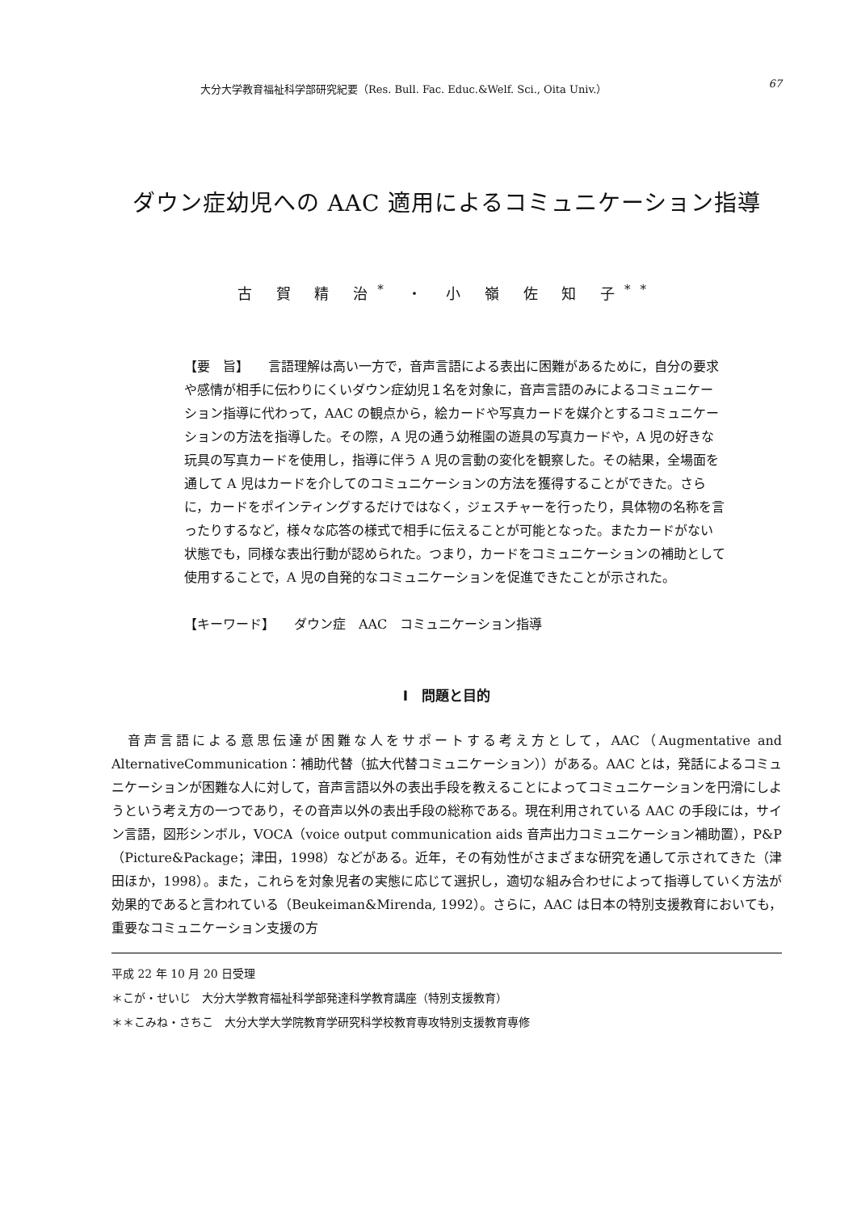大分大学教育福祉科学部研究紀要（Res. Bull. Fac. Educ.&Welf. Sci., Oita Univ.） 67
ダウン症幼児への AAC 適用によるコミュニケーション指導
古 賀 精 治<sup>*</sup> ・ 小 嶺 佐 知 子<sup>**</sup>
【要　旨】　　言語理解は高い一方で，音声言語による表出に困難があるために，自分の要求や感情が相手に伝わりにくいダウン症幼児１名を対象に，音声言語のみによるコミュニケーション指導に代わって，AAC の観点から，絵カードや写真カードを媒介とするコミュニケーションの方法を指導した。その際，A 児の通う幼稚園の遊具の写真カードや，A 児の好きな玩具の写真カードを使用し，指導に伴う A 児の言動の変化を観察した。その結果，全場面を通して A 児はカードを介してのコミュニケーションの方法を獲得することができた。さらに，カードをポインティングするだけではなく，ジェスチャーを行ったり，具体物の名称を言ったりするなど，様々な応答の様式で相手に伝えることが可能となった。またカードがない状態でも，同様な表出行動が認められた。つまり，カードをコミュニケーションの補助として使用することで，A 児の自発的なコミュニケーションを促進できたことが示された。
【キーワード】　　ダウン症　AAC　コミュニケーション指導
Ⅰ　問題と目的
　音声言語による意思伝達が困難な人をサポートする考え方として，AAC（Augmentative and AlternativeCommunication：補助代替（拡大代替コミュニケーション））がある。AAC とは，発話によるコミュニケーションが困難な人に対して，音声言語以外の表出手段を教えることによってコミュニケーションを円滑にしようという考え方の一つであり，その音声以外の表出手段の総称である。現在利用されている AAC の手段には，サイン言語，図形シンボル，VOCA（voice output communication aids 音声出力コミュニケーション補助置），P&P（Picture&Package；津田，1998）などがある。近年，その有効性がさまざまな研究を通して示されてきた（津田ほか，1998）。また，これらを対象児者の実態に応じて選択し，適切な組み合わせによって指導していく方法が効果的であると言われている（Beukeiman&Mirenda, 1992）。さらに，AAC は日本の特別支援教育においても，重要なコミュニケーション支援の方
平成 22 年 10 月 20 日受理
＊こが・せいじ　大分大学教育福祉科学部発達科学教育講座（特別支援教育）
＊＊こみね・さちこ　大分大学大学院教育学研究科学校教育専攻特別支援教育専修